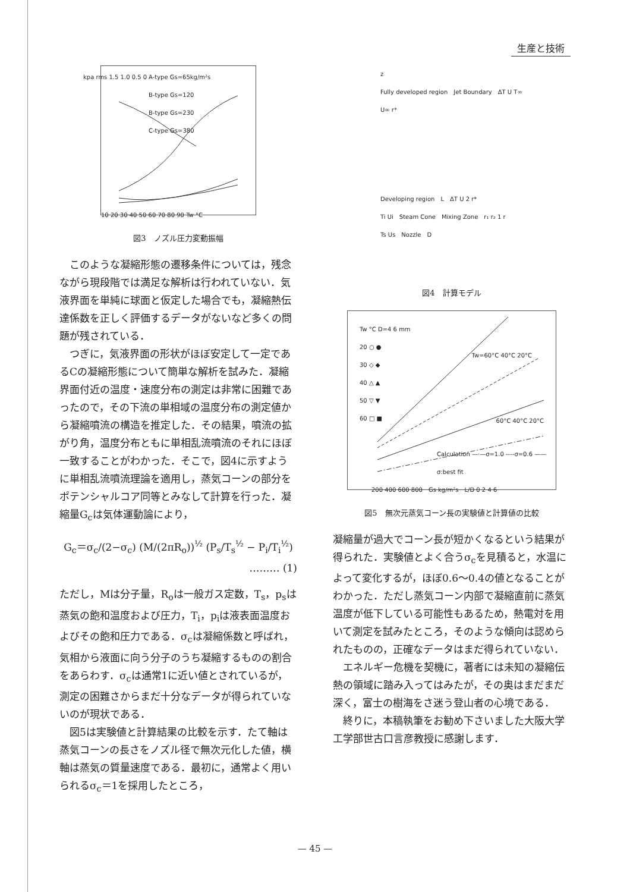生産と技術
A-type Gs=65kg/m²s
B-type Gs=120
B-type Gs=230
C-type Gs=380
10 20 30 40 50 60 70 80 90 Tw °C
kpa rms 1.5 1.0 0.5 0
図3　ノズル圧力変動振幅
このような凝縮形態の遷移条件については，残念ながら現段階では満足な解析は行われていない．気液界面を単純に球面と仮定した場合でも，凝縮熱伝達係数を正しく評価するデータがないなど多くの問題が残されている．
つぎに，気液界面の形状がほぼ安定して一定であるCの凝縮形態について簡単な解析を試みた．凝縮界面付近の温度・速度分布の測定は非常に困難であったので，その下流の単相域の温度分布の測定値から凝縮噴流の構造を推定した．その結果，噴流の拡がり角，温度分布ともに単相乱流噴流のそれにほぼ一致することがわかった．そこで，図4に示すように単相乱流噴流理論を適用し，蒸気コーンの部分をポテンシャルコア同等とみなして計算を行った．凝縮量G<sub>c</sub>は気体運動論により，
G<sub>c</sub>＝σ<sub>c</sub>/(2−σ<sub>c</sub>) (M/(2πR<sub>o</sub>))<sup>½</sup> (P<sub>s</sub>/T<sub>s</sub><sup>½</sup> − P<sub>i</sub>/T<sub>i</sub><sup>½</sup>)
……… (1)
ただし，Mは分子量，R<sub>o</sub>は一般ガス定数，T<sub>s</sub>，p<sub>s</sub>は蒸気の飽和温度および圧力，T<sub>i</sub>，p<sub>i</sub>は液表面温度およびその飽和圧力である．σ<sub>c</sub>は凝縮係数と呼ばれ，気相から液面に向う分子のうち凝縮するものの割合をあらわす．σ<sub>c</sub>は通常1に近い値とされているが，測定の困難さからまだ十分なデータが得られていないのが現状である．
図5は実験値と計算結果の比較を示す．たて軸は蒸気コーンの長さをノズル径で無次元化した値，横軸は蒸気の質量速度である．最初に，通常よく用いられるσ<sub>c</sub>＝1を採用したところ，
z
Fully developed region　Jet Boundary　ΔT U T∞ U∞ r*
Developing region　L　ΔT U 2 r*
Ti Ui　Steam Cone　Mixing Zone　r₁ r₂ 1 r
Ts Us　Nozzle　D
図4　計算モデル
Tw °C D=4 6 mm
20 ○ ●
30 ◇ ◆
40 △ ▲
50 ▽ ▼
60 □ ■
Tw=60°C 40°C 20°C
60°C 40°C 20°C
Calculation —·—σ=1.0 ----σ=0.6 ——σ:best fit
200 400 600 800　Gs kg/m²s　L/D 0 2 4 6
図5　無次元蒸気コーン長の実験値と計算値の比較
凝縮量が過大でコーン長が短かくなるという結果が得られた．実験値とよく合うσ<sub>c</sub>を見積ると，水温によって変化するが，ほぼ0.6〜0.4の値となることがわかった．ただし蒸気コーン内部で凝縮直前に蒸気温度が低下している可能性もあるため，熱電対を用いて測定を試みたところ，そのような傾向は認められたものの，正確なデータはまだ得られていない．
エネルギー危機を契機に，著者には未知の凝縮伝熱の領域に踏み入ってはみたが，その奥はまだまだ深く，富士の樹海をさ迷う登山者の心境である．
終りに，本稿執筆をお勧め下さいました大阪大学工学部世古口言彦教授に感謝します．
— 45 —